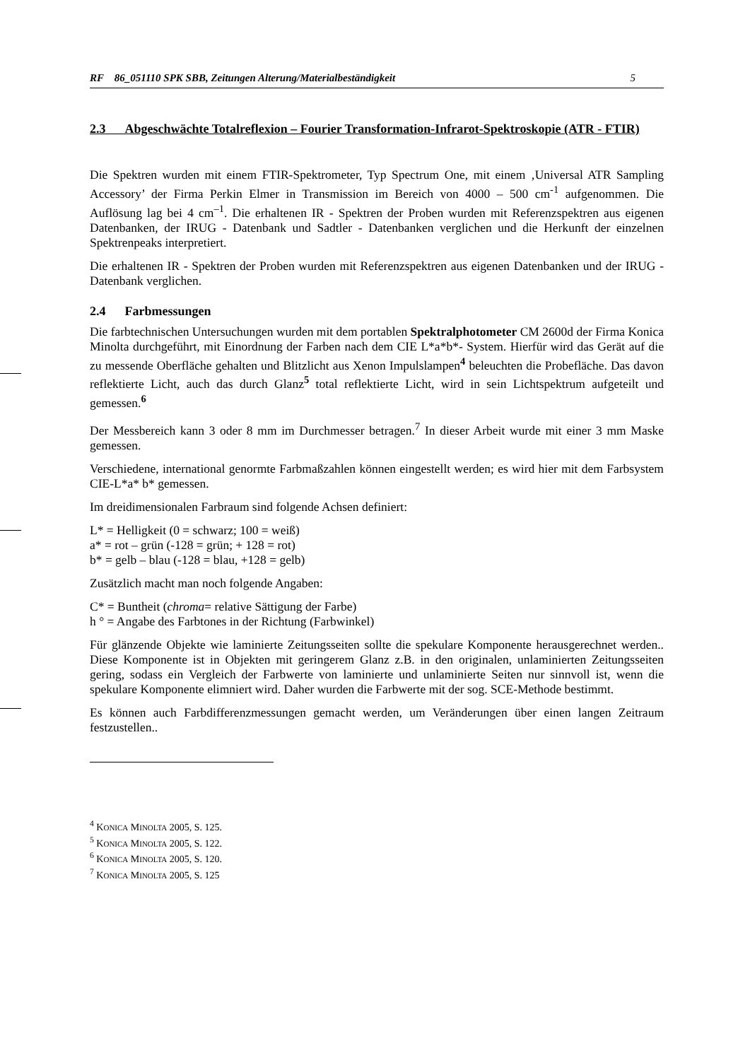RF 86_051110 SPK SBB, Zeitungen Alterung/Materialbeständigkeit 5
2.3 Abgeschwächte Totalreflexion – Fourier Transformation-Infrarot-Spektroskopie (ATR - FTIR)
Die Spektren wurden mit einem FTIR-Spektrometer, Typ Spectrum One, mit einem ‚Universal ATR Sampling Accessory’ der Firma Perkin Elmer in Transmission im Bereich von 4000 – 500 cm<sup>-1</sup> aufgenommen. Die Auflösung lag bei 4 cm<sup>–1</sup>. Die erhaltenen IR - Spektren der Proben wurden mit Referenzspektren aus eigenen Datenbanken, der IRUG - Datenbank und Sadtler - Datenbanken verglichen und die Herkunft der einzelnen Spektrenpeaks interpretiert.
Die erhaltenen IR - Spektren der Proben wurden mit Referenzspektren aus eigenen Datenbanken und der IRUG - Datenbank verglichen.
2.4 Farbmessungen
Die farbtechnischen Untersuchungen wurden mit dem portablen Spektralphotometer CM 2600d der Firma Konica Minolta durchgeführt, mit Einordnung der Farben nach dem CIE L*a*b*- System. Hierfür wird das Gerät auf die zu messende Oberfläche gehalten und Blitzlicht aus Xenon Impulslampen<sup>4</sup> beleuchten die Probefläche. Das davon reflektierte Licht, auch das durch Glanz<sup>5</sup> total reflektierte Licht, wird in sein Lichtspektrum aufgeteilt und gemessen.<sup>6</sup>
Der Messbereich kann 3 oder 8 mm im Durchmesser betragen.<sup>7</sup> In dieser Arbeit wurde mit einer 3 mm Maske gemessen.
Verschiedene, international genormte Farbmaßzahlen können eingestellt werden; es wird hier mit dem Farbsystem CIE-L*a* b* gemessen.
Im dreidimensionalen Farbraum sind folgende Achsen definiert:
L* = Helligkeit (0 = schwarz; 100 = weiß)
a* = rot – grün (-128 = grün; + 128 = rot)
b* = gelb – blau (-128 = blau, +128 = gelb)
Zusätzlich macht man noch folgende Angaben:
C* = Buntheit (chroma= relative Sättigung der Farbe)
h ° = Angabe des Farbtones in der Richtung (Farbwinkel)
Für glänzende Objekte wie laminierte Zeitungsseiten sollte die spekulare Komponente herausgerechnet werden.. Diese Komponente ist in Objekten mit geringerem Glanz z.B. in den originalen, unlaminierten Zeitungsseiten gering, sodass ein Vergleich der Farbwerte von laminierte und unlaminierte Seiten nur sinnvoll ist, wenn die spekulare Komponente elimniert wird. Daher wurden die Farbwerte mit der sog. SCE-Methode bestimmt.
Es können auch Farbdifferenzmessungen gemacht werden, um Veränderungen über einen langen Zeitraum festzustellen..
<sup>4</sup> KONICA MINOLTA 2005, S. 125.
<sup>5</sup> KONICA MINOLTA 2005, S. 122.
<sup>6</sup> KONICA MINOLTA 2005, S. 120.
<sup>7</sup> KONICA MINOLTA 2005, S. 125